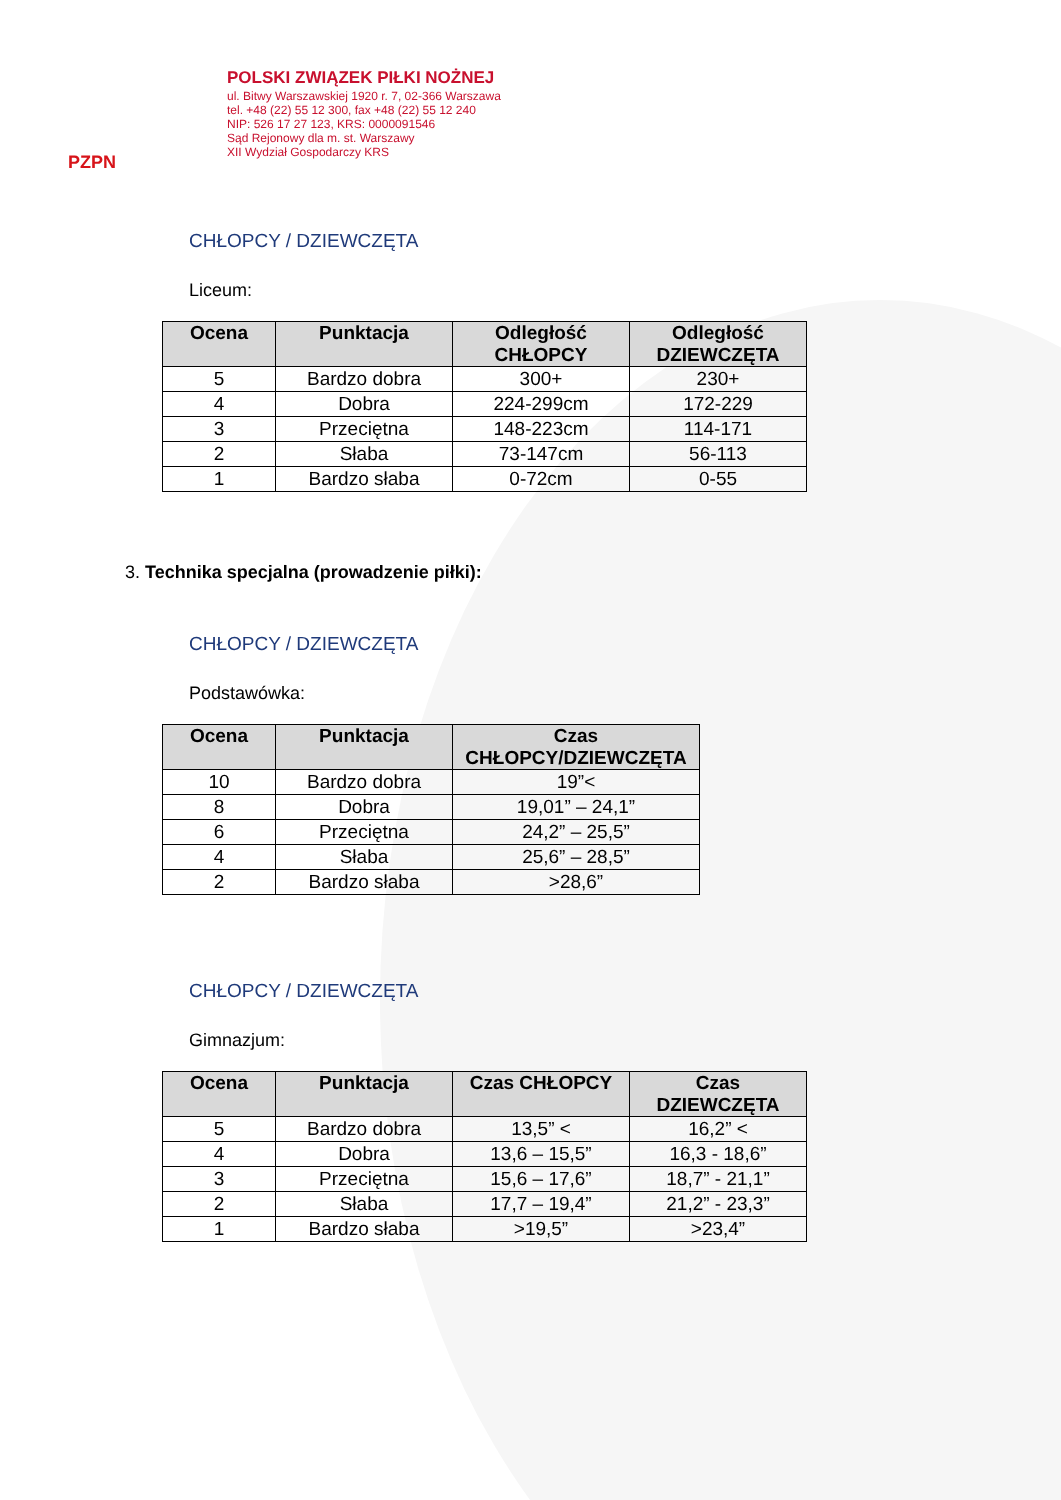PZPN
POLSKI ZWIĄZEK PIŁKI NOŻNEJ
ul. Bitwy Warszawskiej 1920 r. 7, 02-366 Warszawa
tel. +48 (22) 55 12 300, fax +48 (22) 55 12 240
NIP: 526 17 27 123, KRS: 0000091546
Sąd Rejonowy dla m. st. Warszawy
XII Wydział Gospodarczy KRS
CHŁOPCY / DZIEWCZĘTA
Liceum:
| Ocena | Punktacja | Odległość CHŁOPCY | Odległość DZIEWCZĘTA |
| --- | --- | --- | --- |
| 5 | Bardzo dobra | 300+ | 230+ |
| 4 | Dobra | 224-299cm | 172-229 |
| 3 | Przeciętna | 148-223cm | 114-171 |
| 2 | Słaba | 73-147cm | 56-113 |
| 1 | Bardzo słaba | 0-72cm | 0-55 |
3. Technika specjalna (prowadzenie piłki):
CHŁOPCY / DZIEWCZĘTA
Podstawówka:
| Ocena | Punktacja | Czas CHŁOPCY/DZIEWCZĘTA |
| --- | --- | --- |
| 10 | Bardzo dobra | 19”< |
| 8 | Dobra | 19,01” – 24,1” |
| 6 | Przeciętna | 24,2” – 25,5” |
| 4 | Słaba | 25,6” – 28,5” |
| 2 | Bardzo słaba | >28,6” |
CHŁOPCY / DZIEWCZĘTA
Gimnazjum:
| Ocena | Punktacja | Czas CHŁOPCY | Czas DZIEWCZĘTA |
| --- | --- | --- | --- |
| 5 | Bardzo dobra | 13,5” < | 16,2” < |
| 4 | Dobra | 13,6 – 15,5” | 16,3 - 18,6” |
| 3 | Przeciętna | 15,6 – 17,6” | 18,7” - 21,1” |
| 2 | Słaba | 17,7 – 19,4” | 21,2” - 23,3” |
| 1 | Bardzo słaba | >19,5” | >23,4” |